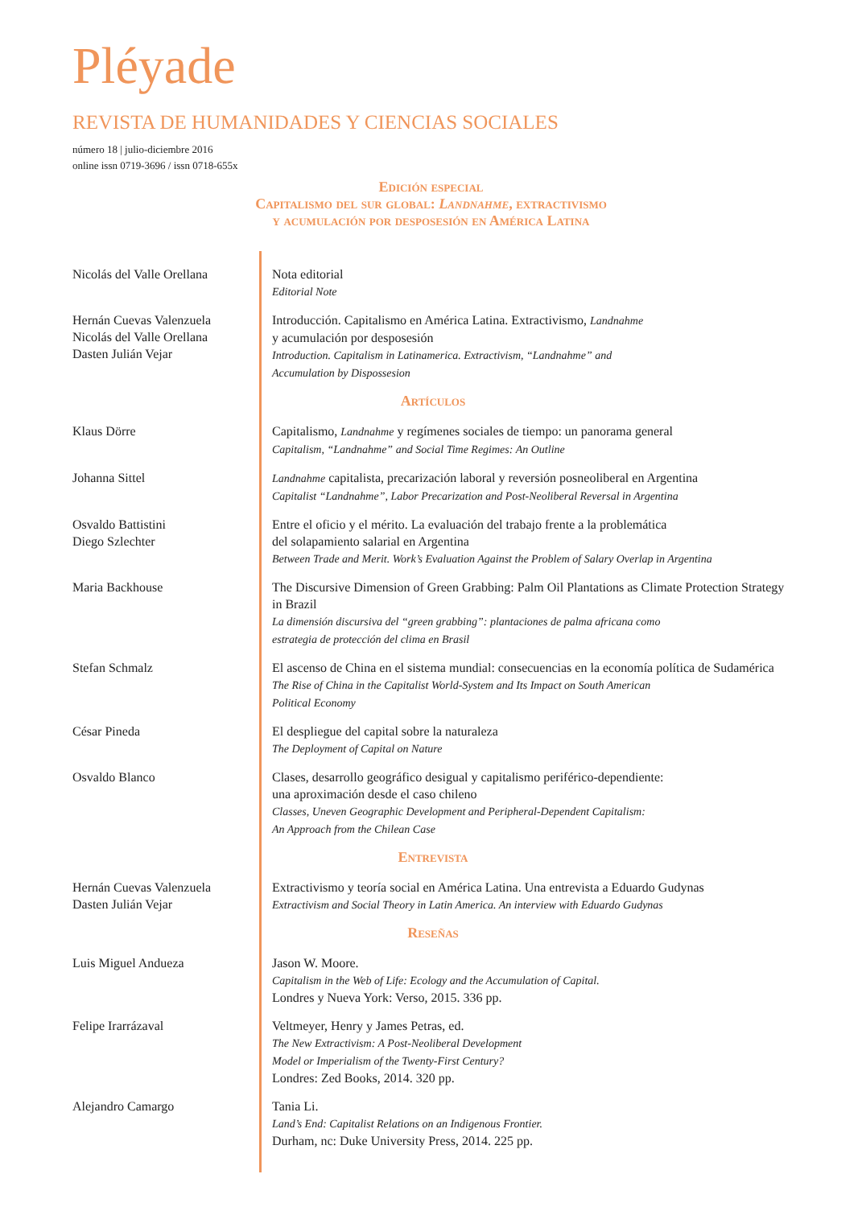Pléyade
REVISTA DE HUMANIDADES Y CIENCIAS SOCIALES
número 18 | julio-diciembre 2016
online issn 0719-3696 / issn 0718-655x
Edición especial
Capitalismo del sur global: Landnahme, extractivismo
y acumulación por desposesión en América Latina
Nicolás del Valle Orellana
Nota editorial
Editorial Note
Hernán Cuevas Valenzuela
Nicolás del Valle Orellana
Dasten Julián Vejar
Introducción. Capitalismo en América Latina. Extractivismo, Landnahme
y acumulación por desposesión
Introduction. Capitalism in Latinamerica. Extractivism, “Landnahme” and
Accumulation by Dispossesion
Artículos
Klaus Dörre Capitalismo, Landnahme y regímenes sociales de tiempo: un panorama general
Capitalism, “Landnahme” and Social Time Regimes: An Outline
Johanna Sittel Landnahme capitalista, precarización laboral y reversión posneoliberal en Argentina
Capitalist “Landnahme”, Labor Precarization and Post-Neoliberal Reversal in Argentina
Osvaldo Battistini
Diego Szlechter
Entre el oficio y el mérito. La evaluación del trabajo frente a la problemática
del solapamiento salarial en Argentina
Between Trade and Merit. Work’s Evaluation Against the Problem of Salary Overlap in Argentina
Maria Backhouse The Discursive Dimension of Green Grabbing: Palm Oil Plantations as Climate Protection Strategy in Brazil
La dimensión discursiva del “green grabbing”: plantaciones de palma africana como
estrategia de protección del clima en Brasil
Stefan Schmalz El ascenso de China en el sistema mundial: consecuencias en la economía política de Sudamérica
The Rise of China in the Capitalist World-System and Its Impact on South American
Political Economy
César Pineda El despliegue del capital sobre la naturaleza
The Deployment of Capital on Nature
Osvaldo Blanco Clases, desarrollo geográfico desigual y capitalismo periférico-dependiente:
una aproximación desde el caso chileno
Classes, Uneven Geographic Development and Peripheral-Dependent Capitalism:
An Approach from the Chilean Case
Entrevista
Hernán Cuevas Valenzuela
Dasten Julián Vejar
Extractivismo y teoría social en América Latina. Una entrevista a Eduardo Gudynas
Extractivism and Social Theory in Latin America. An interview with Eduardo Gudynas
Reseñas
Luis Miguel Andueza Jason W. Moore.
Capitalism in the Web of Life: Ecology and the Accumulation of Capital.
Londres y Nueva York: Verso, 2015. 336 pp.
Felipe Irarrázaval Veltmeyer, Henry y James Petras, ed.
The New Extractivism: A Post-Neoliberal Development
Model or Imperialism of the Twenty-First Century?
Londres: Zed Books, 2014. 320 pp.
Alejandro Camargo Tania Li.
Land’s End: Capitalist Relations on an Indigenous Frontier.
Durham, nc: Duke University Press, 2014. 225 pp.